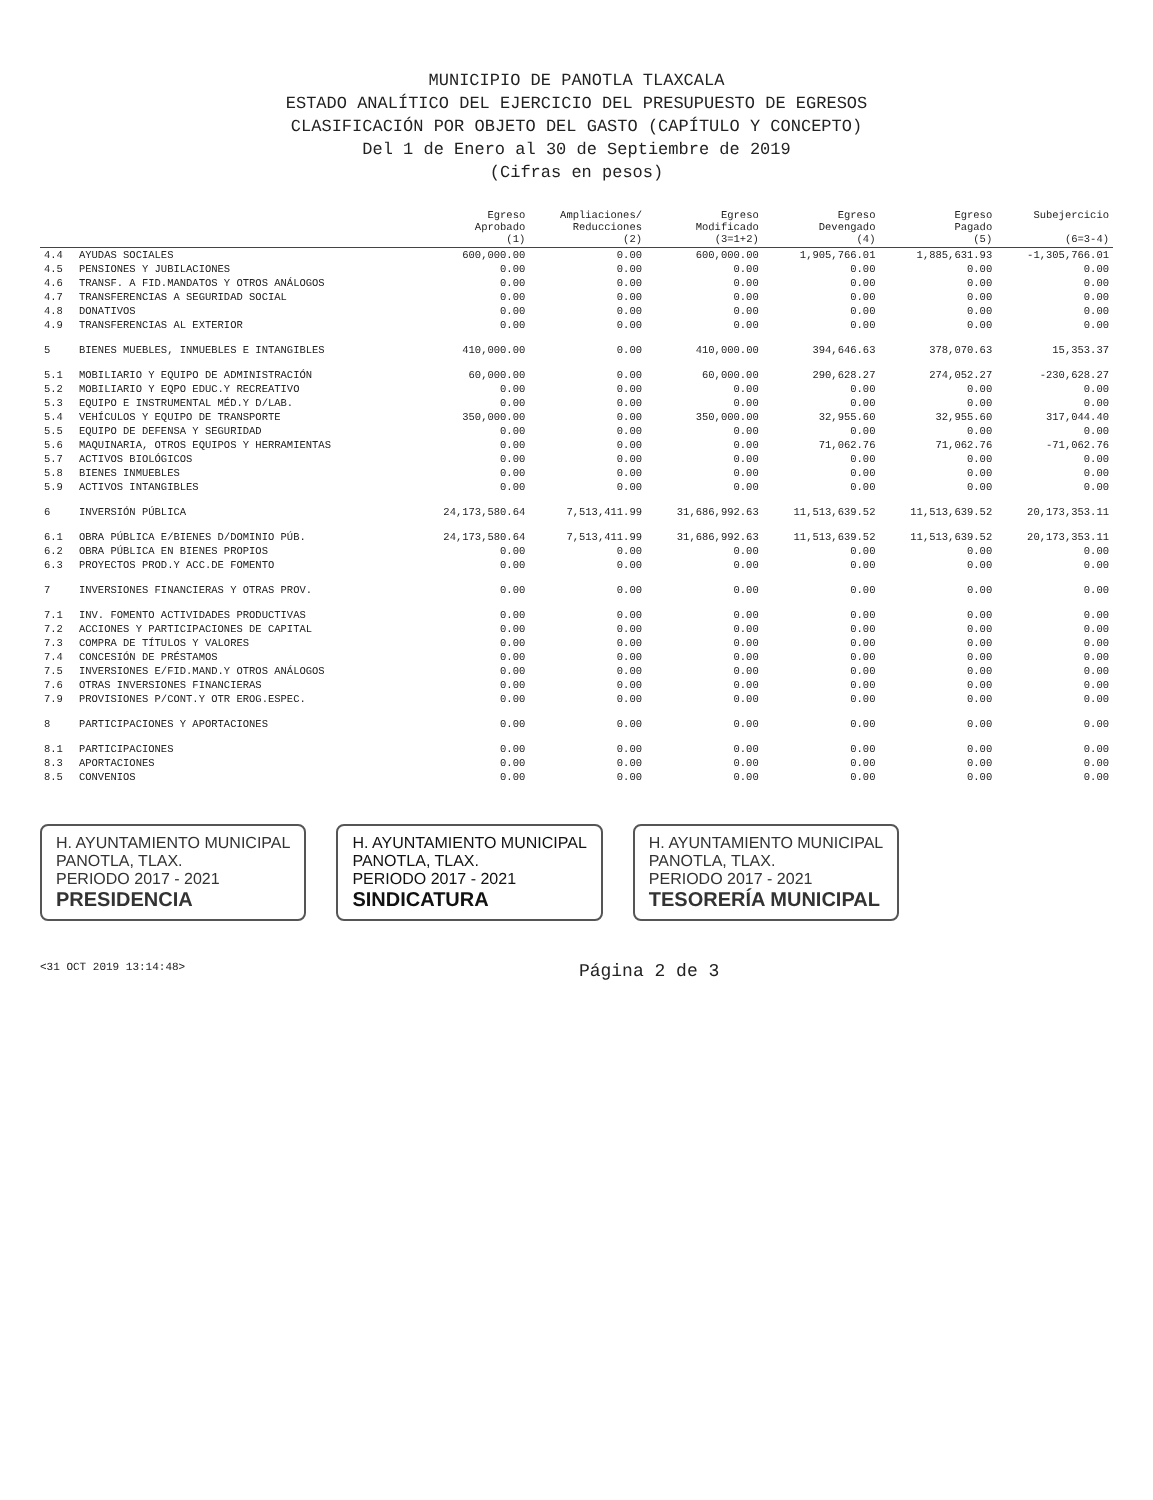MUNICIPIO DE PANOTLA TLAXCALA
ESTADO ANALÍTICO DEL EJERCICIO DEL PRESUPUESTO DE EGRESOS
CLASIFICACIÓN POR OBJETO DEL GASTO (CAPÍTULO Y CONCEPTO)
Del 1 de Enero al 30 de Septiembre de 2019
(Cifras en pesos)
| | | Egreso Aprobado (1) | Ampliaciones/ Reducciones (2) | Egreso Modificado (3=1+2) | Egreso Devengado (4) | Egreso Pagado (5) | Subejercicio (6=3-4) |
| --- | --- | --- | --- | --- | --- | --- | --- |
| 4.4 | AYUDAS SOCIALES | 600,000.00 | 0.00 | 600,000.00 | 1,905,766.01 | 1,885,631.93 | -1,305,766.01 |
| 4.5 | PENSIONES Y JUBILACIONES | 0.00 | 0.00 | 0.00 | 0.00 | 0.00 | 0.00 |
| 4.6 | TRANSF. A FID.MANDATOS Y OTROS ANÁLOGOS | 0.00 | 0.00 | 0.00 | 0.00 | 0.00 | 0.00 |
| 4.7 | TRANSFERENCIAS A SEGURIDAD SOCIAL | 0.00 | 0.00 | 0.00 | 0.00 | 0.00 | 0.00 |
| 4.8 | DONATIVOS | 0.00 | 0.00 | 0.00 | 0.00 | 0.00 | 0.00 |
| 4.9 | TRANSFERENCIAS AL EXTERIOR | 0.00 | 0.00 | 0.00 | 0.00 | 0.00 | 0.00 |
| 5 | BIENES MUEBLES, INMUEBLES E INTANGIBLES | 410,000.00 | 0.00 | 410,000.00 | 394,646.63 | 378,070.63 | 15,353.37 |
| 5.1 | MOBILIARIO Y EQUIPO DE ADMINISTRACIÓN | 60,000.00 | 0.00 | 60,000.00 | 290,628.27 | 274,052.27 | -230,628.27 |
| 5.2 | MOBILIARIO Y EQPO EDUC.Y RECREATIVO | 0.00 | 0.00 | 0.00 | 0.00 | 0.00 | 0.00 |
| 5.3 | EQUIPO E INSTRUMENTAL MÉD.Y D/LAB. | 0.00 | 0.00 | 0.00 | 0.00 | 0.00 | 0.00 |
| 5.4 | VEHÍCULOS Y EQUIPO DE TRANSPORTE | 350,000.00 | 0.00 | 350,000.00 | 32,955.60 | 32,955.60 | 317,044.40 |
| 5.5 | EQUIPO DE DEFENSA Y SEGURIDAD | 0.00 | 0.00 | 0.00 | 0.00 | 0.00 | 0.00 |
| 5.6 | MAQUINARIA, OTROS EQUIPOS Y HERRAMIENTAS | 0.00 | 0.00 | 0.00 | 71,062.76 | 71,062.76 | -71,062.76 |
| 5.7 | ACTIVOS BIOLÓGICOS | 0.00 | 0.00 | 0.00 | 0.00 | 0.00 | 0.00 |
| 5.8 | BIENES INMUEBLES | 0.00 | 0.00 | 0.00 | 0.00 | 0.00 | 0.00 |
| 5.9 | ACTIVOS INTANGIBLES | 0.00 | 0.00 | 0.00 | 0.00 | 0.00 | 0.00 |
| 6 | INVERSIÓN PÚBLICA | 24,173,580.64 | 7,513,411.99 | 31,686,992.63 | 11,513,639.52 | 11,513,639.52 | 20,173,353.11 |
| 6.1 | OBRA PÚBLICA E/BIENES D/DOMINIO PÚB. | 24,173,580.64 | 7,513,411.99 | 31,686,992.63 | 11,513,639.52 | 11,513,639.52 | 20,173,353.11 |
| 6.2 | OBRA PÚBLICA EN BIENES PROPIOS | 0.00 | 0.00 | 0.00 | 0.00 | 0.00 | 0.00 |
| 6.3 | PROYECTOS PROD.Y ACC.DE FOMENTO | 0.00 | 0.00 | 0.00 | 0.00 | 0.00 | 0.00 |
| 7 | INVERSIONES FINANCIERAS Y OTRAS PROV. | 0.00 | 0.00 | 0.00 | 0.00 | 0.00 | 0.00 |
| 7.1 | INV. FOMENTO ACTIVIDADES PRODUCTIVAS | 0.00 | 0.00 | 0.00 | 0.00 | 0.00 | 0.00 |
| 7.2 | ACCIONES Y PARTICIPACIONES DE CAPITAL | 0.00 | 0.00 | 0.00 | 0.00 | 0.00 | 0.00 |
| 7.3 | COMPRA DE TÍTULOS Y VALORES | 0.00 | 0.00 | 0.00 | 0.00 | 0.00 | 0.00 |
| 7.4 | CONCESIÓN DE PRÉSTAMOS | 0.00 | 0.00 | 0.00 | 0.00 | 0.00 | 0.00 |
| 7.5 | INVERSIONES E/FID.MAND.Y OTROS ANÁLOGOS | 0.00 | 0.00 | 0.00 | 0.00 | 0.00 | 0.00 |
| 7.6 | OTRAS INVERSIONES FINANCIERAS | 0.00 | 0.00 | 0.00 | 0.00 | 0.00 | 0.00 |
| 7.9 | PROVISIONES P/CONT.Y OTR EROG.ESPEC. | 0.00 | 0.00 | 0.00 | 0.00 | 0.00 | 0.00 |
| 8 | PARTICIPACIONES Y APORTACIONES | 0.00 | 0.00 | 0.00 | 0.00 | 0.00 | 0.00 |
| 8.1 | PARTICIPACIONES | 0.00 | 0.00 | 0.00 | 0.00 | 0.00 | 0.00 |
| 8.3 | APORTACIONES | 0.00 | 0.00 | 0.00 | 0.00 | 0.00 | 0.00 |
| 8.5 | CONVENIOS | 0.00 | 0.00 | 0.00 | 0.00 | 0.00 | 0.00 |
H. AYUNTAMIENTO MUNICIPAL
PANOTLA, TLAX.
PERIODO 2017 - 2021
PRESIDENCIA
H. AYUNTAMIENTO MUNICIPAL
PANOTLA, TLAX.
PERIODO 2017 - 2021
SINDICATURA
H. AYUNTAMIENTO MUNICIPAL
PANOTLA, TLAX.
PERIODO 2017 - 2021
TESORERÍA MUNICIPAL
<31 OCT 2019 13:14:48> Página 2 de 3